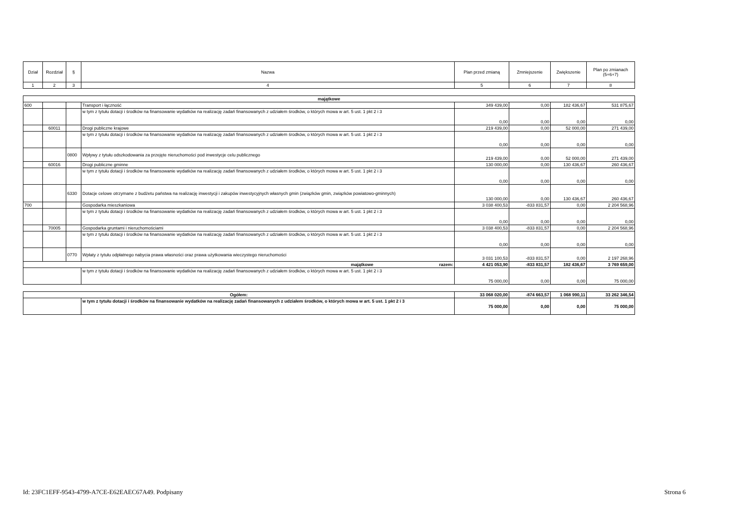| Dział | Rozdział | § | Nazwa | Plan przed zmianą | Zmniejszenie | Zwiększenie | Plan po zmianach (5+6+7) |
| --- | --- | --- | --- | --- | --- | --- | --- |
| 1 | 2 | 3 | 4 | 5 | 6 | 7 | 8 |
| majątkowe | | | | | | | |
| 600 | | | Transport i łączność | 349 439,00 | 0,00 | 182 436,67 | 531 875,67 |
| | | | w tym z tytułu dotacji i środków na finansowanie wydatków na realizację zadań finansowanych z udziałem środków, o których mowa w art. 5 ust. 1 pkt 2 i 3 | 0,00 | 0,00 | 0,00 | 0,00 |
| | 60011 | | Drogi publiczne krajowe | 219 439,00 | 0,00 | 52 000,00 | 271 439,00 |
| | | | w tym z tytułu dotacji i środków na finansowanie wydatków na realizację zadań finansowanych z udziałem środków, o których mowa w art. 5 ust. 1 pkt 2 i 3 | 0,00 | 0,00 | 0,00 | 0,00 |
| | | 0800 | Wpływy z tytułu odszkodowania za przejęte nieruchomości pod inwestycje celu publicznego | 219 439,00 | 0,00 | 52 000,00 | 271 439,00 |
| | 60016 | | Drogi publiczne gminne | 130 000,00 | 0,00 | 130 436,67 | 260 436,67 |
| | | | w tym z tytułu dotacji i środków na finansowanie wydatków na realizację zadań finansowanych z udziałem środków, o których mowa w art. 5 ust. 1 pkt 2 i 3 | 0,00 | 0,00 | 0,00 | 0,00 |
| | | 6330 | Dotacje celowe otrzymane z budżetu państwa na realizację inwestycji i zakupów inwestycyjnych własnych gmin (związków gmin, związków powiatowo-gminnych) | 130 000,00 | 0,00 | 130 436,67 | 260 436,67 |
| 700 | | | Gospodarka mieszkaniowa | 3 038 400,53 | -833 831,57 | 0,00 | 2 204 568,96 |
| | | | w tym z tytułu dotacji i środków na finansowanie wydatków na realizację zadań finansowanych z udziałem środków, o których mowa w art. 5 ust. 1 pkt 2 i 3 | 0,00 | 0,00 | 0,00 | 0,00 |
| | 70005 | | Gospodarka gruntami i nieruchomościami | 3 038 400,53 | -833 831,57 | 0,00 | 2 204 568,96 |
| | | | w tym z tytułu dotacji i środków na finansowanie wydatków na realizację zadań finansowanych z udziałem środków, o których mowa w art. 5 ust. 1 pkt 2 i 3 | 0,00 | 0,00 | 0,00 | 0,00 |
| | | 0770 | Wpłaty z tytułu odpłatnego nabycia prawa własności oraz prawa użytkowania wieczystego nieruchomości | 3 031 100,53 | -833 831,57 | 0,00 | 2 197 268,96 |
| majątkowe razem: | | | | 4 421 053,90 | -833 831,57 | 182 436,67 | 3 769 659,00 |
| | | | w tym z tytułu dotacji i środków na finansowanie wydatków na realizację zadań finansowanych z udziałem środków, o których mowa w art. 5 ust. 1 pkt 2 i 3 | 75 000,00 | 0,00 | 0,00 | 75 000,00 |
| Ogółem: | | 33 068 020,00 | -874 663,57 | 1 068 990,11 | 33 262 346,54 |
| | w tym z tytułu dotacji i środków na finansowanie wydatków na realizację zadań finansowanych z udziałem środków, o których mowa w art. 5 ust. 1 pkt 2 i 3 | 75 000,00 | 0,00 | 0,00 | 75 000,00 |
Id: 23FC1EFF-9543-4799-A7CE-E62EAEC67A49. Podpisany Strona 6